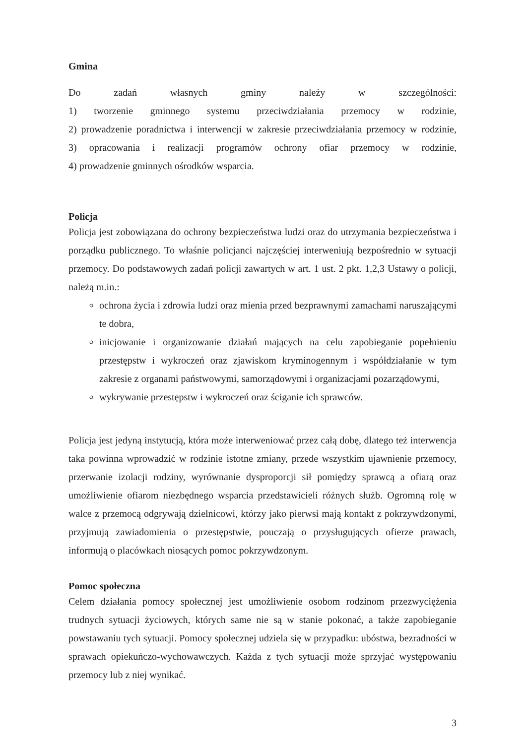Gmina
Do zadań własnych gminy należy w szczególności:
1) tworzenie gminnego systemu przeciwdziałania przemocy w rodzinie,
2) prowadzenie poradnictwa i interwencji w zakresie przeciwdziałania przemocy w rodzinie,
3) opracowania i realizacji programów ochrony ofiar przemocy w rodzinie,
4) prowadzenie gminnych ośrodków wsparcia.
Policja
Policja jest zobowiązana do ochrony bezpieczeństwa ludzi oraz do utrzymania bezpieczeństwa i porządku publicznego. To właśnie policjanci najczęściej interweniują bezpośrednio w sytuacji przemocy. Do podstawowych zadań policji zawartych w art. 1 ust. 2 pkt. 1,2,3 Ustawy o policji, należą m.in.:
ochrona życia i zdrowia ludzi oraz mienia przed bezprawnymi zamachami naruszającymi te dobra,
inicjowanie i organizowanie działań mających na celu zapobieganie popełnieniu przestępstw i wykroczeń oraz zjawiskom kryminogennym i współdziałanie w tym zakresie z organami państwowymi, samorządowymi i organizacjami pozarządowymi,
wykrywanie przestępstw i wykroczeń oraz ściganie ich sprawców.
Policja jest jedyną instytucją, która może interweniować przez całą dobę, dlatego też interwencja taka powinna wprowadzić w rodzinie istotne zmiany, przede wszystkim ujawnienie przemocy, przerwanie izolacji rodziny, wyrównanie dysproporcji sił pomiędzy sprawcą a ofiarą oraz umożliwienie ofiarom niezbędnego wsparcia przedstawicieli różnych służb. Ogromną rolę w walce z przemocą odgrywają dzielnicowi, którzy jako pierwsi mają kontakt z pokrzywdzonymi, przyjmują zawiadomienia o przestępstwie, pouczają o przysługujących ofierze prawach, informują o placówkach niosących pomoc pokrzywdzonym.
Pomoc społeczna
Celem działania pomocy społecznej jest umożliwienie osobom rodzinom przezwyciężenia trudnych sytuacji życiowych, których same nie są w stanie pokonać, a także zapobieganie powstawaniu tych sytuacji. Pomocy społecznej udziela się w przypadku: ubóstwa, bezradności w sprawach opiekuńczo-wychowawczych. Każda z tych sytuacji może sprzyjać występowaniu przemocy lub z niej wynikać.
3